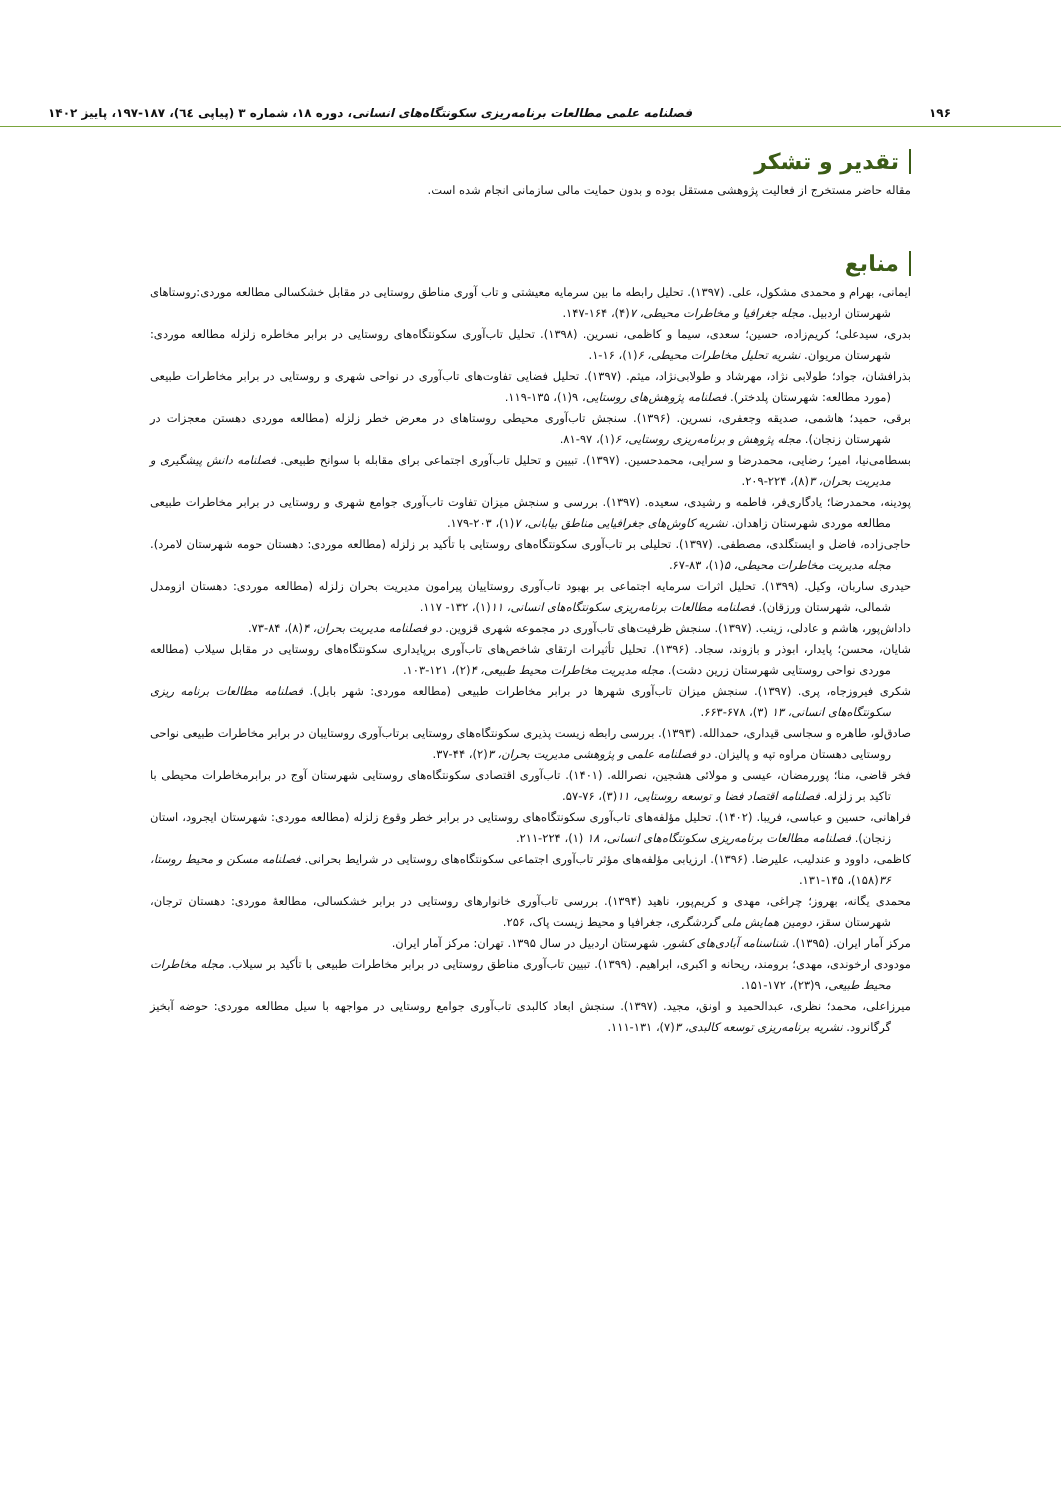۱۹۶ فصلنامه علمی مطالعات برنامه‌ریزی سکونتگاه‌های انسانی، دوره ۱۸، شماره ۳ (پیاپی ٦٤)، ۱۸۷-۱۹۷، پاییز ۱۴۰۲
تقدیر و تشکر
مقاله حاضر مستخرج از فعالیت پژوهشی مستقل بوده و بدون حمایت مالی سازمانی انجام شده است.
منابع
ایمانی، بهرام و محمدی مشکول، علی. (۱۳۹۷). تحلیل رابطه ما بین سرمایه معیشتی و تاب آوری مناطق روستایی در مقابل خشکسالی مطالعه موردی:روستاهای شهرستان اردبیل. مجله جغرافیا و مخاطرات محیطی، ۷(۴)، ۱۶۴-۱۴۷.
بدری، سیدعلی؛ کریم‌زاده، حسین؛ سعدی، سیما و کاظمی، نسرین. (۱۳۹۸). تحلیل تاب‌آوری سکونتگاه‌های روستایی در برابر مخاطره زلزله مطالعه موردی: شهرستان مریوان. نشریه تحلیل مخاطرات محیطی، ۶(۱)، ۱۶-۱.
بذرافشان، جواد؛ طولابی نژاد، مهرشاد و طولابی‌نژاد، میثم. (۱۳۹۷). تحلیل فضایی تفاوت‌های تاب‌آوری در نواحی شهری و روستایی در برابر مخاطرات طبیعی (مورد مطالعه: شهرستان پلدختر). فصلنامه پژوهش‌های روستایی، ۹(۱)، ۱۳۵-۱۱۹.
برقی، حمید؛ هاشمی، صدیقه وجعفری، نسرین. (۱۳۹۶). سنجش تاب‌آوری محیطی روستاهای در معرض خطر زلزله (مطالعه موردی دهستن معجزات در شهرستان زنجان). مجله پژوهش و برنامه‌ریزی روستایی، ۶(۱)، ۹۷-۸۱.
بسطامی‌نیا، امیر؛ رضایی، محمدرضا و سرایی، محمدحسین. (۱۳۹۷). تبیین و تحلیل تاب‌آوری اجتماعی برای مقابله با سوانح طبیعی. فصلنامه دانش پیشگیری و مدیریت بحران، ۳(۸)، ۲۲۴-۲۰۹.
پودینه، محمدرضا؛ یادگاری‌فر، فاطمه و رشیدی، سعیده. (۱۳۹۷). بررسی و سنجش میزان تفاوت تاب‌آوری جوامع شهری و روستایی در برابر مخاطرات طبیعی مطالعه موردی شهرستان زاهدان. نشریه کاوش‌های جغرافیایی مناطق بیابانی، ۷(۱)، ۲۰۳-۱۷۹.
حاجی‌زاده، فاضل و ایستگلدی، مصطفی. (۱۳۹۷). تحلیلی بر تاب‌آوری سکونتگاه‌های روستایی با تأکید بر زلزله (مطالعه موردی: دهستان حومه شهرستان لامرد). مجله مدیریت مخاطرات محیطی، ۵(۱)، ۸۳-۶۷.
حیدری ساربان، وکیل. (۱۳۹۹). تحلیل اثرات سرمایه اجتماعی بر بهبود تاب‌آوری روستاییان پیرامون مدیریت بحران زلزله (مطالعه موردی: دهستان ازومدل شمالی، شهرستان ورزقان). فصلنامه مطالعات برنامه‌ریزی سکونتگاه‌های انسانی، ۱۱(۱)، ۱۳۲- ۱۱۷.
داداش‌پور، هاشم و عادلی، زینب. (۱۳۹۷). سنجش ظرفیت‌های تاب‌آوری در مجموعه شهری قزوین. دو فصلنامه مدیریت بحران، ۴(۸)، ۸۴-۷۳.
شایان، محسن؛ پایدار، ابوذر و بازوند، سجاد. (۱۳۹۶). تحلیل تأثیرات ارتقای شاخص‌های تاب‌آوری برپایداری سکونتگاه‌های روستایی در مقابل سیلاب (مطالعه موردی نواحی روستایی شهرستان زرین دشت). مجله مدیریت مخاطرات محیط طبیعی، ۴(۲)، ۱۲۱-۱۰۳.
شکری فیروزجاه، پری. (۱۳۹۷). سنجش میزان تاب‌آوری شهرها در برابر مخاطرات طبیعی (مطالعه موردی: شهر بابل). فصلنامه مطالعات برنامه ریزی سکونتگاه‌های انسانی، ۱۳ (۳)، ۶۷۸-۶۶۳.
صادق‌لو، طاهره و سجاسی قیداری، حمدالله. (۱۳۹۳). بررسی رابطه زیست پذیری سکونتگاه‌های روستایی برتاب‌آوری روستاییان در برابر مخاطرات طبیعی نواحی روستایی دهستان مراوه تپه و پالیزان. دو فصلنامه علمی و پژوهشی مدیریت بحران، ۳(۲)، ۴۴-۳۷.
فخر قاضی، منا؛ پوررمضان، عیسی و مولائی هشجین، نصرالله. (۱۴۰۱). تاب‌آوری اقتصادی سکونتگاه‌های روستایی شهرستان آوج در برابرمخاطرات محیطی با تاکید بر زلزله. فصلنامه اقتصاد فضا و توسعه روستایی، ۱۱(۳)، ۷۶-۵۷.
فراهانی، حسین و عباسی، فریبا. (۱۴۰۲). تحلیل مؤلفه‌های تاب‌آوری سکونتگاه‌های روستایی در برابر خطر وقوع زلزله (مطالعه موردی: شهرستان ایجرود، استان زنجان). فصلنامه مطالعات برنامه‌ریزی سکونتگاه‌های انسانی، ۱۸ (۱)، ۲۲۴-۲۱۱.
کاظمی، داوود و عندلیب، علیرضا. (۱۳۹۶). ارزیابی مؤلفه‌های مؤثر تاب‌آوری اجتماعی سکونتگاه‌های روستایی در شرایط بحرانی. فصلنامه مسکن و محیط روستا، ۳۶(۱۵۸)، ۱۴۵-۱۳۱.
محمدی یگانه، بهروز؛ چراغی، مهدی و کریم‌پور، ناهید (۱۳۹۴). بررسی تاب‌آوری خانوارهای روستایی در برابر خشکسالی، مطالعهٔ موردی: دهستان ترجان، شهرستان سقز، دومین همایش ملی گردشگری، جغرافیا و محیط زیست پاک، ۲۵۶.
مرکز آمار ایران. (۱۳۹۵). شناسنامه آبادی‌های کشور. شهرستان اردبیل در سال ۱۳۹۵. تهران: مرکز آمار ایران.
مودودی ارخوندی، مهدی؛ برومند، ریحانه و اکبری، ابراهیم. (۱۳۹۹). تبیین تاب‌آوری مناطق روستایی در برابر مخاطرات طبیعی با تأکید بر سیلاب. مجله مخاطرات محیط طبیعی، ۹(۲۳)، ۱۷۲-۱۵۱.
میرزاعلی، محمد؛ نظری، عبدالحمید و اونق، مجید. (۱۳۹۷). سنجش ابعاد کالبدی تاب‌آوری جوامع روستایی در مواجهه با سیل مطالعه موردی: حوضه آبخیز گرگانرود. نشریه برنامه‌ریزی توسعه کالبدی، ۳(۷)، ۱۳۱-۱۱۱.